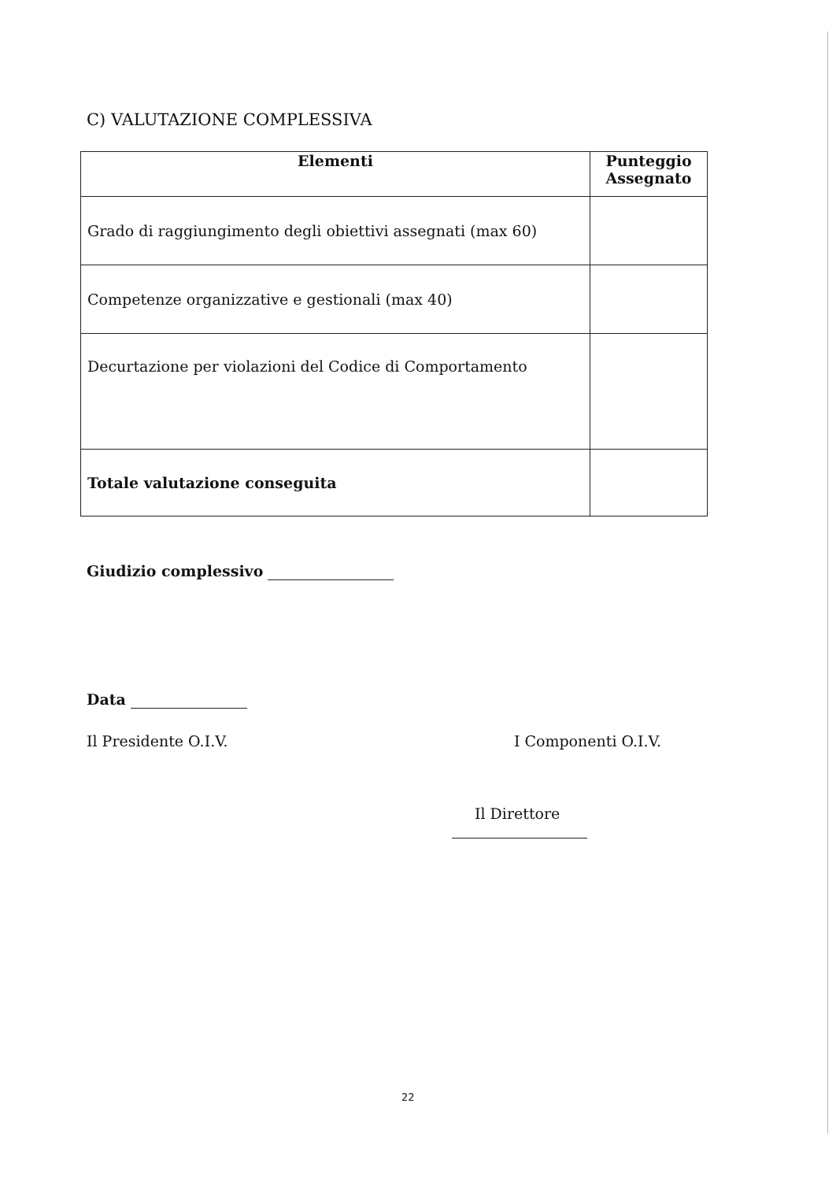C) VALUTAZIONE COMPLESSIVA
| Elementi | Punteggio Assegnato |
| --- | --- |
| Grado di raggiungimento degli obiettivi assegnati (max 60) | |
| Competenze organizzative e gestionali (max 40) | |
| Decurtazione per violazioni del Codice di Comportamento | |
| Totale valutazione conseguita | |
Giudizio complessivo
Data
Il Presidente O.I.V. I Componenti O.I.V.
Il Direttore
22